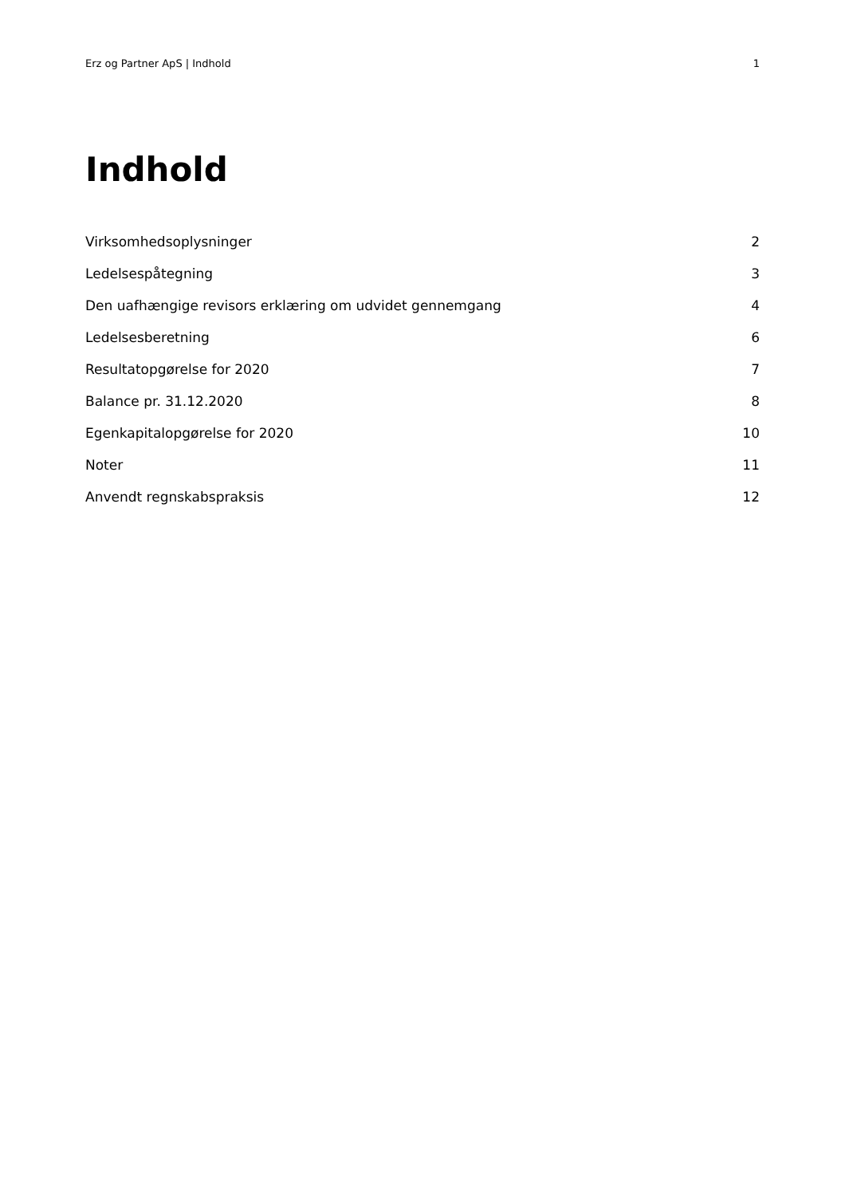Erz og Partner ApS | Indhold 1
Indhold
Virksomhedsoplysninger 2
Ledelsespåtegning 3
Den uafhængige revisors erklæring om udvidet gennemgang 4
Ledelsesberetning 6
Resultatopgørelse for 2020 7
Balance pr. 31.12.2020 8
Egenkapitalopgørelse for 2020 10
Noter 11
Anvendt regnskabspraksis 12